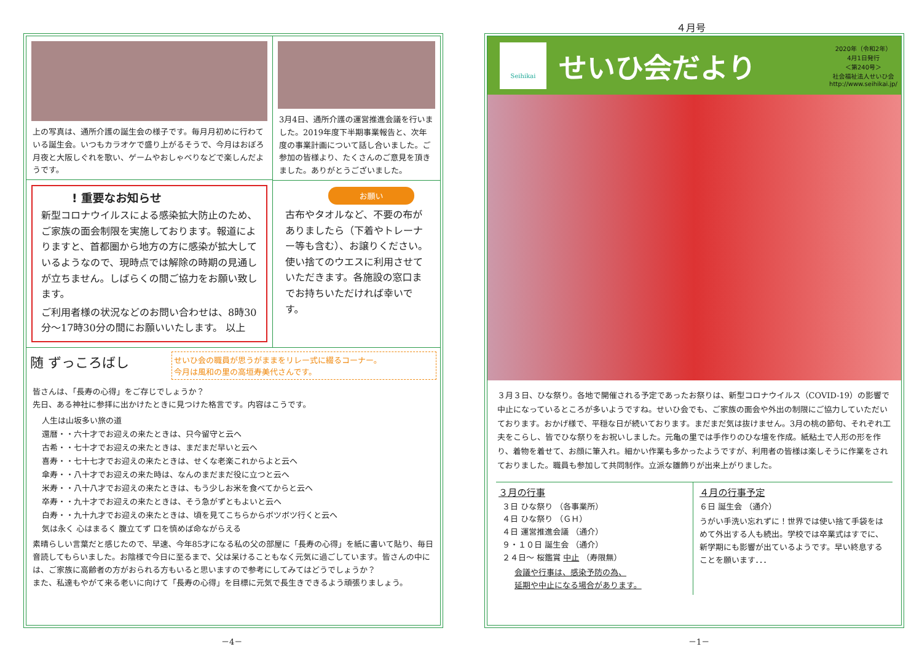上の写真は、通所介護の誕生会の様子です。毎月月初めに行わている誕生会。いつもカラオケで盛り上がるそうで、今月はおぼろ月夜と大阪しぐれを歌い、ゲームやおしゃべりなどで楽しんだようです。
! 重要なお知らせ
新型コロナウイルスによる感染拡大防止のため、ご家族の面会制限を実施しております。報道によりますと、首都圏から地方の方に感染が拡大しているようなので、現時点では解除の時期の見通しが立ちません。しばらくの間ご協力をお願い致します。
ご利用者様の状況などのお問い合わせは、8時30分～17時30分の間にお願いいたします。 以上
3月4日、通所介護の運営推進会議を行いました。2019年度下半期事業報告と、次年度の事業計画について話し合いました。ご参加の皆様より、たくさんのご意見を頂きました。ありがとうございました。
お願い
古布やタオルなど、不要の布がありましたら（下着やトレーナー等も含む）、お譲りください。使い捨てのウエスに利用させていただきます。各施設の窓口までお持ちいただければ幸いです。
随 ずっころばし
せいひ会の職員が思うがままをリレー式に綴るコーナー。
今月は風和の里の高垣寿美代さんです。
皆さんは、「長寿の心得」をご存じでしょうか？
先日、ある神社に参拝に出かけたときに見つけた格言です。内容はこうです。
人生は山坂多い旅の道
還暦・・六十才でお迎えの来たときは、只今留守と云へ
古希・・七十才でお迎えの来たときは、まだまだ早いと云へ
喜寿・・七十七才でお迎えの来たときは、せくな老楽これからよと云へ
傘寿・・八十才でお迎えの来た時は、なんのまだまだ役に立つと云へ
米寿・・八十八才でお迎えの来たときは、もう少しお米を食べてからと云へ
卒寿・・九十才でお迎えの来たときは、そう急がずともよいと云へ
白寿・・九十九才でお迎えの来たときは、頃を見てこちらからボツボツ行くと云へ
気は永く 心はまるく 腹立てず 口を慎めば命ながらえる
素晴らしい言葉だと感じたので、早速、今年85才になる私の父の部屋に「長寿の心得」を紙に書いて貼り、毎日音読してもらいました。お陰様で今日に至るまで、父は呆けることもなく元気に過ごしています。皆さんの中には、ご家族に高齢者の方がおられる方もいると思いますので参考にしてみてはどうでしょうか？
また、私達もやがて来る老いに向けて「長寿の心得」を目標に元気で長生きできるよう頑張りましょう。
－4－
４月号
Seihikai
せいひ会だより
2020年（令和2年）
4月1日発行
＜第240号＞
社会福祉法人せいひ会
http://www.seihikai.jp/
３月３日、ひな祭り。各地で開催される予定であったお祭りは、新型コロナウイルス（COVID-19）の影響で中止になっているところが多いようですね。せいひ会でも、ご家族の面会や外出の制限にご協力していただいております。おかげ様で、平穏な日が続いております。まだまだ気は抜けません。3月の桃の節句、それぞれ工夫をこらし、皆でひな祭りをお祝いしました。元亀の里では手作りのひな壇を作成。紙粘土で人形の形を作り、着物を着せて、お顔に筆入れ。細かい作業も多かったようですが、利用者の皆様は楽しそうに作業をされておりました。職員も参加して共同制作。立派な雛飾りが出来上がりました。
３月の行事
３日 ひな祭り （各事業所）
４日 ひな祭り （ＧＨ）
４日 運営推進会議 （通介）
９・１０日 誕生会 （通介）
２４日～ 桜鑑賞 中止 （寿限無）
会議や行事は、感染予防の為、
延期や中止になる場合があります。
４月の行事予定
６日 誕生会 （通介）
うがい手洗い忘れずに！世界では使い捨て手袋をはめて外出する人も続出。学校では卒業式はすでに、新学期にも影響が出ているようです。早い終息することを願います．．．
－1－